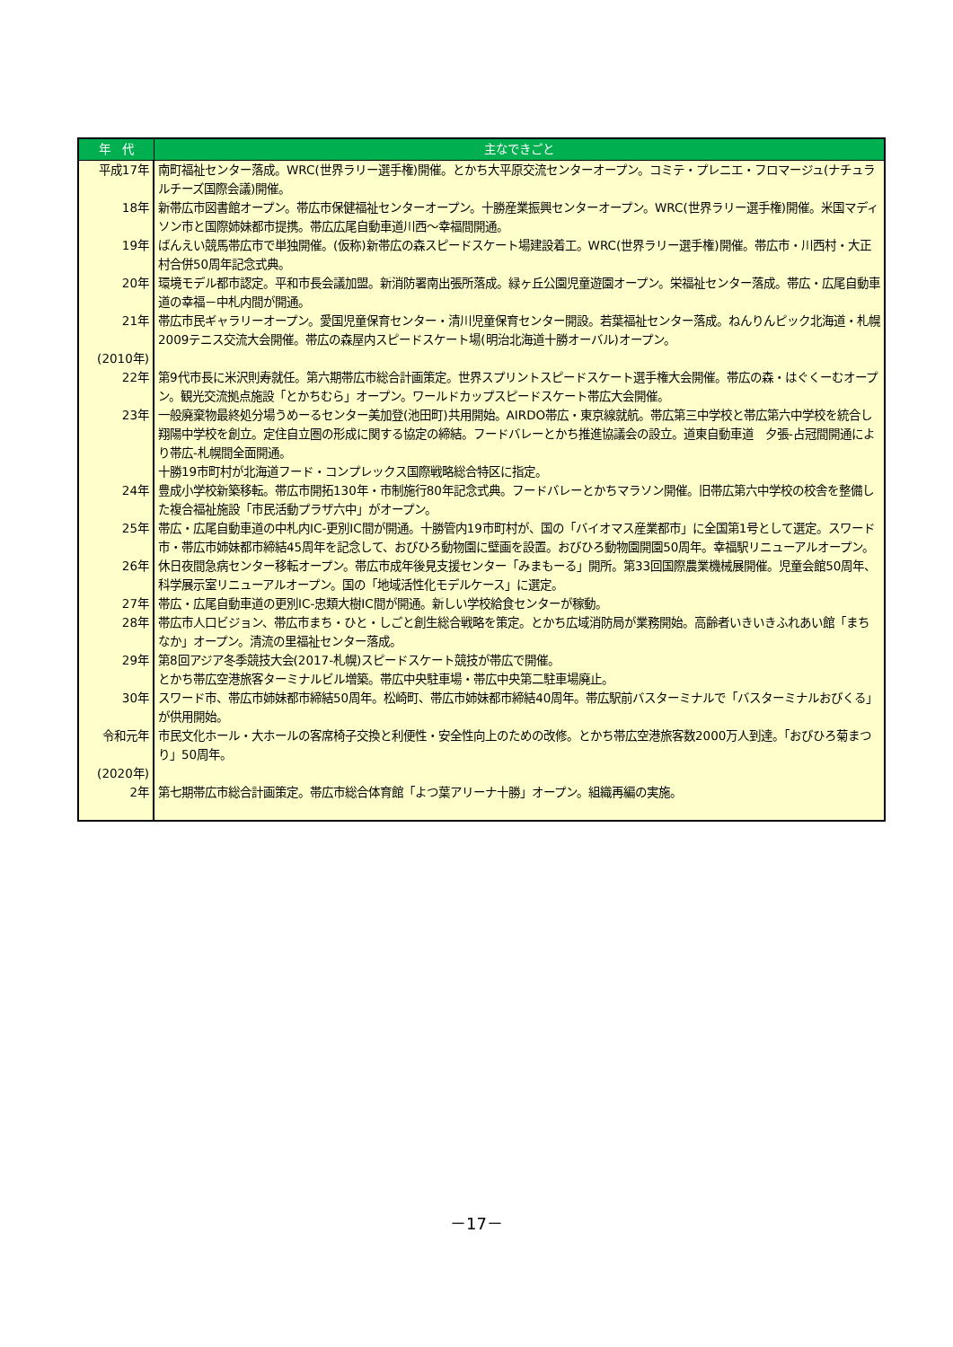| 年 代 | 主なできごと |
| --- | --- |
| 平成17年 | 南町福祉センター落成。WRC(世界ラリー選手権)開催。とかち大平原交流センターオープン。コミテ・プレニエ・フロマージュ(ナチュラルチーズ国際会議)開催。 |
| 18年 | 新帯広市図書館オープン。帯広市保健福祉センターオープン。十勝産業振興センターオープン。WRC(世界ラリー選手権)開催。米国マディソン市と国際姉妹都市提携。帯広広尾自動車道川西～幸福間開通。 |
| 19年 | ばんえい競馬帯広市で単独開催。(仮称)新帯広の森スピードスケート場建設着工。WRC(世界ラリー選手権)開催。帯広市・川西村・大正村合併50周年記念式典。 |
| 20年 | 環境モデル都市認定。平和市長会議加盟。新消防署南出張所落成。緑ヶ丘公園児童遊園オープン。栄福祉センター落成。帯広・広尾自動車道の幸福－中札内間が開通。 |
| 21年 | 帯広市民ギャラリーオープン。愛国児童保育センター・清川児童保育センター開設。若葉福祉センター落成。ねんりんピック北海道・札幌2009テニス交流大会開催。帯広の森屋内スピードスケート場(明治北海道十勝オーバル)オープン。 |
| (2010年) 22年 | 第9代市長に米沢則寿就任。第六期帯広市総合計画策定。世界スプリントスピードスケート選手権大会開催。帯広の森・はぐくーむオープン。観光交流拠点施設「とかちむら」オープン。ワールドカップスピードスケート帯広大会開催。 |
| 23年 | 一般廃棄物最終処分場うめーるセンター美加登(池田町)共用開始。AIRDO帯広・東京線就航。帯広第三中学校と帯広第六中学校を統合し翔陽中学校を創立。定住自立圏の形成に関する協定の締結。フードバレーとかち推進協議会の設立。道東自動車道 夕張-占冠間開通により帯広-札幌間全面開通。 十勝19市町村が北海道フード・コンプレックス国際戦略総合特区に指定。 |
| 24年 | 豊成小学校新築移転。帯広市開拓130年・市制施行80年記念式典。フードバレーとかちマラソン開催。旧帯広第六中学校の校舎を整備した複合福祉施設「市民活動プラザ六中」がオープン。 |
| 25年 | 帯広・広尾自動車道の中札内IC-更別IC間が開通。十勝管内19市町村が、国の「バイオマス産業都市」に全国第1号として選定。スワード市・帯広市姉妹都市締結45周年を記念して、おびひろ動物園に壁画を設置。おびひろ動物園開園50周年。幸福駅リニューアルオープン。 |
| 26年 | 休日夜間急病センター移転オープン。帯広市成年後見支援センター「みまもーる」開所。第33回国際農業機械展開催。児童会館50周年、科学展示室リニューアルオープン。国の「地域活性化モデルケース」に選定。 |
| 27年 | 帯広・広尾自動車道の更別IC-忠類大樹IC間が開通。新しい学校給食センターが稼動。 |
| 28年 | 帯広市人口ビジョン、帯広市まち・ひと・しごと創生総合戦略を策定。とかち広域消防局が業務開始。高齢者いきいきふれあい館「まちなか」オープン。清流の里福祉センター落成。 |
| 29年 | 第8回アジア冬季競技大会(2017-札幌)スピードスケート競技が帯広で開催。 とかち帯広空港旅客ターミナルビル増築。帯広中央駐車場・帯広中央第二駐車場廃止。 |
| 30年 | スワード市、帯広市姉妹都市締結50周年。松崎町、帯広市姉妹都市締結40周年。帯広駅前バスターミナルで「バスターミナルおびくる」が供用開始。 |
| 令和元年 | 市民文化ホール・大ホールの客席椅子交換と利便性・安全性向上のための改修。とかち帯広空港旅客数2000万人到達。「おびひろ菊まつり」50周年。 |
| (2020年) 2年 | 第七期帯広市総合計画策定。帯広市総合体育館「よつ葉アリーナ十勝」オープン。組織再編の実施。 |
－17－